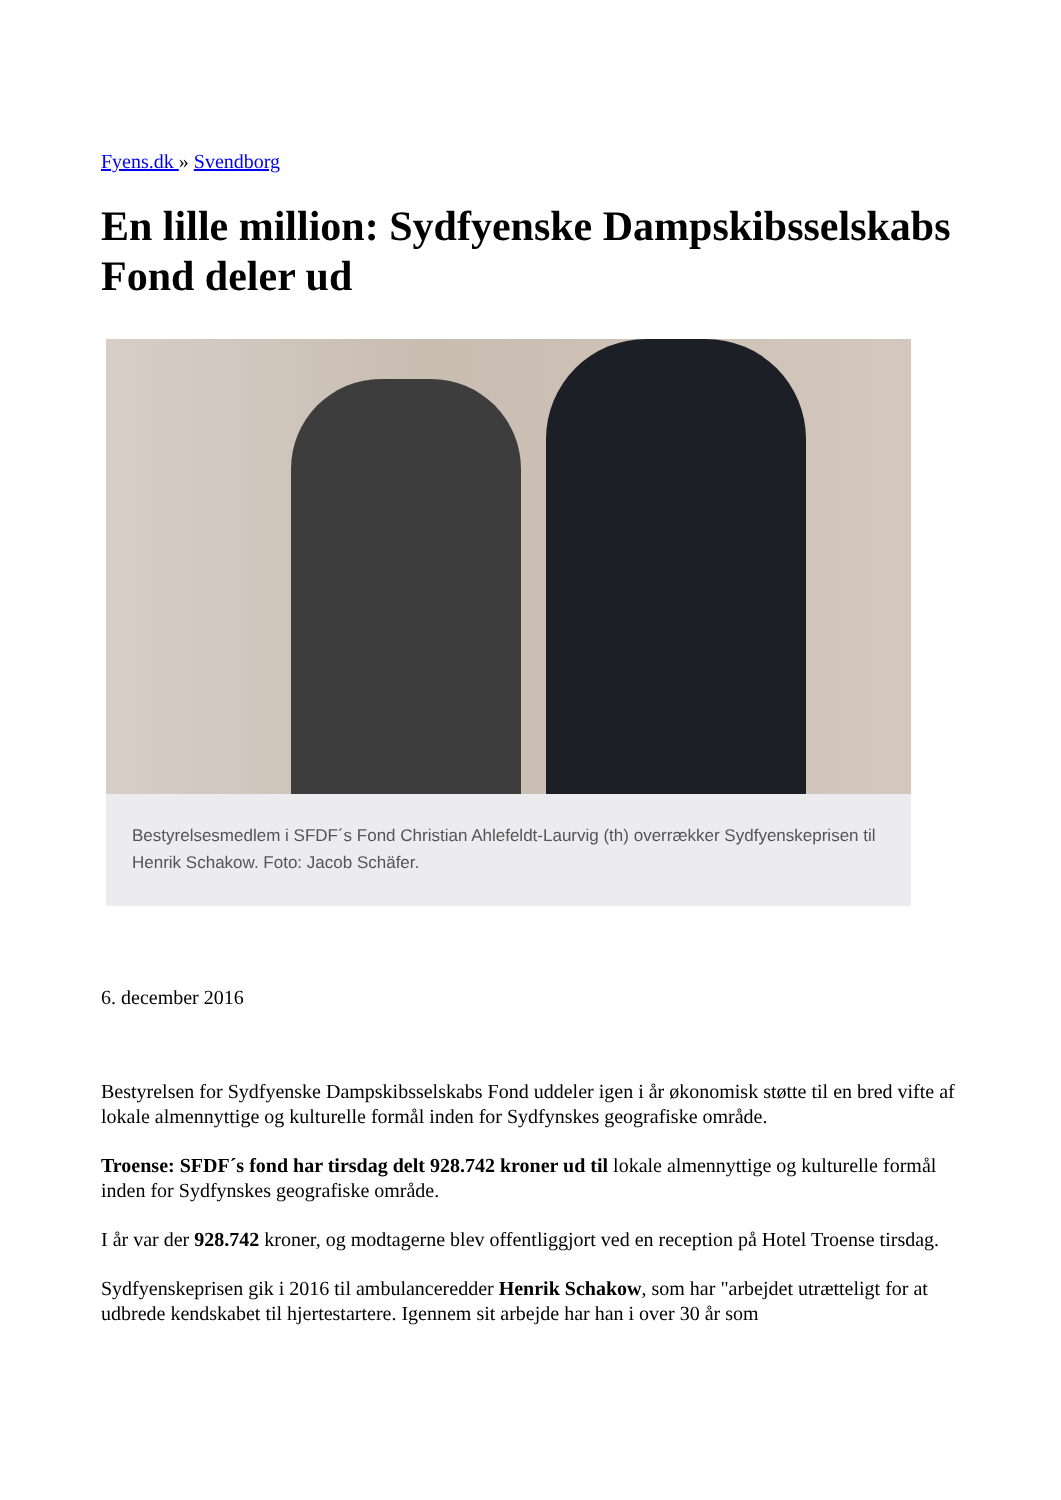Fyens.dk » Svendborg
En lille million: Sydfyenske Dampskibsselskabs Fond deler ud
Bestyrelsesmedlem i SFDF´s Fond Christian Ahlefeldt-Laurvig (th) overrækker Sydfyenskeprisen til Henrik Schakow. Foto: Jacob Schäfer.
6. december 2016
Bestyrelsen for Sydfyenske Dampskibsselskabs Fond uddeler igen i år økonomisk støtte til en bred vifte af lokale almennyttige og kulturelle formål inden for Sydfynskes geografiske område.
Troense: SFDF´s fond har tirsdag delt 928.742 kroner ud til lokale almennyttige og kulturelle formål inden for Sydfynskes geografiske område.
I år var der 928.742 kroner, og modtagerne blev offentliggjort ved en reception på Hotel Troense tirsdag.
Sydfyenskeprisen gik i 2016 til ambulanceredder Henrik Schakow, som har "arbejdet utrætteligt for at udbrede kendskabet til hjertestartere. Igennem sit arbejde har han i over 30 år som